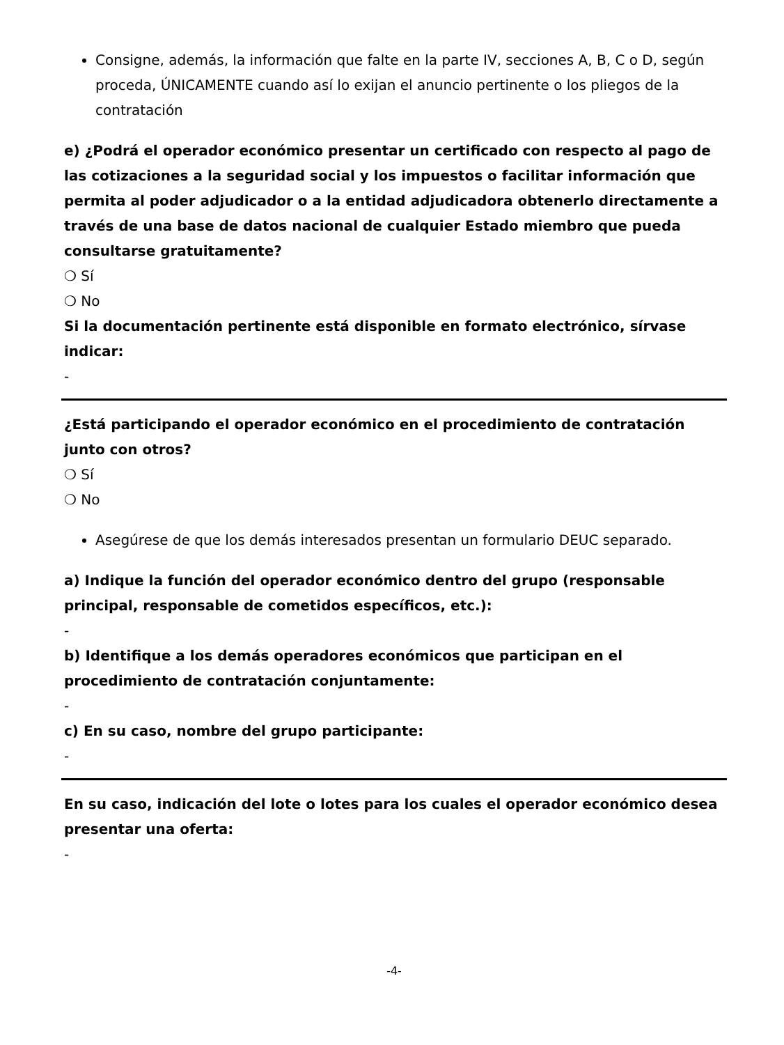Consigne, además, la información que falte en la parte IV, secciones A, B, C o D, según proceda, ÚNICAMENTE cuando así lo exijan el anuncio pertinente o los pliegos de la contratación
e) ¿Podrá el operador económico presentar un certificado con respecto al pago de las cotizaciones a la seguridad social y los impuestos o facilitar información que permita al poder adjudicador o a la entidad adjudicadora obtenerlo directamente a través de una base de datos nacional de cualquier Estado miembro que pueda consultarse gratuitamente?
❍ Sí
❍ No
Si la documentación pertinente está disponible en formato electrónico, sírvase indicar:
-
¿Está participando el operador económico en el procedimiento de contratación junto con otros?
❍ Sí
❍ No
Asegúrese de que los demás interesados presentan un formulario DEUC separado.
a) Indique la función del operador económico dentro del grupo (responsable principal, responsable de cometidos específicos, etc.):
-
b) Identifique a los demás operadores económicos que participan en el procedimiento de contratación conjuntamente:
-
c) En su caso, nombre del grupo participante:
-
En su caso, indicación del lote o lotes para los cuales el operador económico desea presentar una oferta:
-
-4-